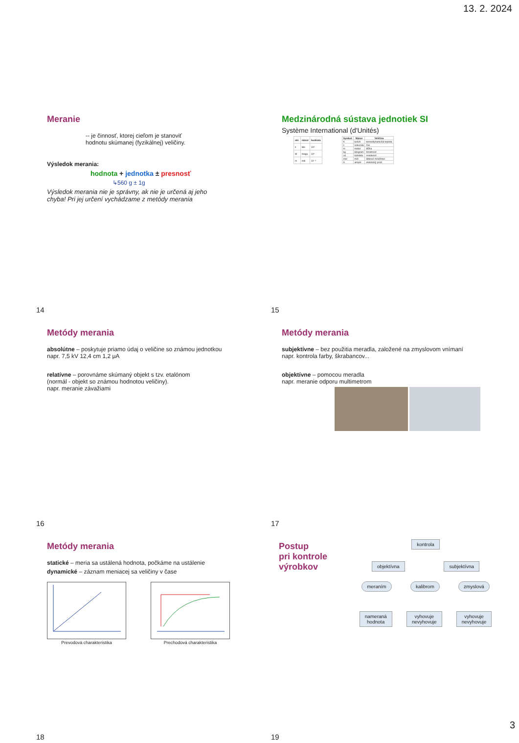13. 2. 2024
Meranie
-- je činnosť, ktorej cieľom je stanoviť
hodnotu skúmanej (fyzikálnej) veličiny.
Výsledok merania:
hodnota + jednotka ± presnosť
↳560 g ± 1g
Výsledok merania nie je správny, ak nie je určená aj jeho
chyba! Pri jej určení vychádzame z metódy merania
14
Medzinárodná sústava jednotiek SI
Système International (d'Unités)
| skr. | názov | hodnota |
| --- | --- | --- |
| k | kilo | 10³ |
| M | mega | 10⁶ |
| m | mili | 10⁻³ |
| Symbol | Názov | Veličina |
| --- | --- | --- |
| K | kelvin | termodynamická teplota |
| s | sekunda | čas |
| m | meter | dĺžka |
| kg | kilogram | hmotnosť |
| cd | kandela | svietivosť |
| mol | mól | látkové množstvo |
| A | ampér | elektrický prúd |
15
Metódy merania
absolútne – poskytuje priamo údaj o veličine so známou jednotkou
napr. 7,5 kV 12,4 cm 1,2 μA
relatívne – porovnáme skúmaný objekt s tzv. etalónom
(normál - objekt so známou hodnotou veličiny).
napr. meranie závažiami
16
Metódy merania
subjektívne – bez použitia meradla, založené na zmyslovom vnímaní
napr. kontrola farby, škrabancov...
objektívne – pomocou meradla
napr. meranie odporu multimetrom
17
Metódy merania
statické – meria sa ustálená hodnota, počkáme na ustálenie
dynamické – záznam meniacej sa veličiny v čase
Prevodová charakteristika Prechodová charakteristika
18
Postup
pri kontrole
výrobkov
kontrola
objektívna subjektívna
meraním kalibrom zmyslová
nameraná
hodnota
vyhovuje
nevyhovuje
vyhovuje
nevyhovuje
19
3